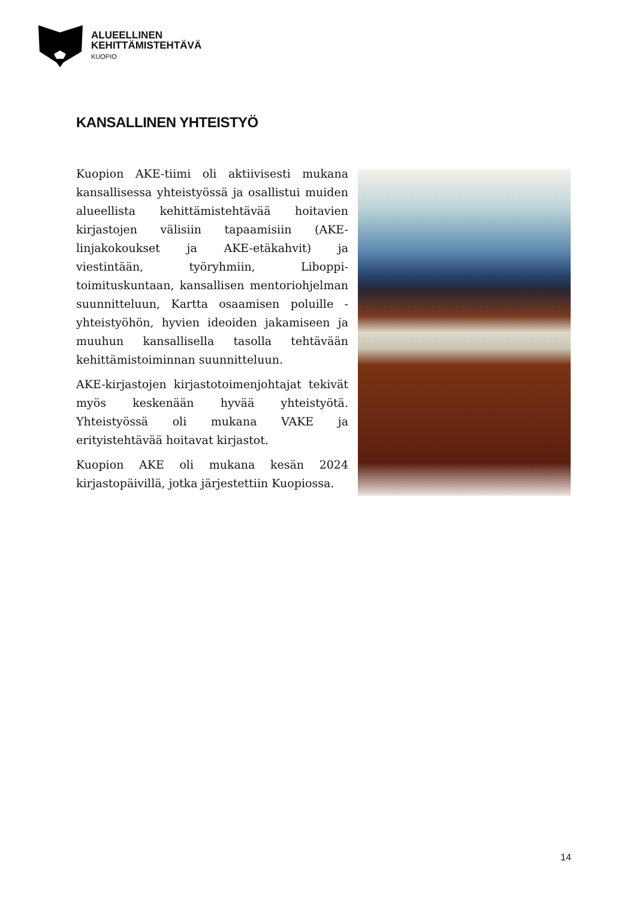ALUEELLINEN
KEHITTÄMISTEHTÄVÄ
KUOPIO
KANSALLINEN YHTEISTYÖ
Kuopion AKE-tiimi oli aktiivisesti mukana kansallisessa yhteistyössä ja osallistui muiden alueellista kehittämistehtävää hoitavien kirjastojen välisiin tapaamisiin (AKE-linjakokoukset ja AKE-etäkahvit) ja viestintään, työryhmiin, Liboppi-toimituskuntaan, kansallisen mentoriohjelman suunnitteluun, Kartta osaamisen poluille -yhteistyöhön, hyvien ideoiden jakamiseen ja muuhun kansallisella tasolla tehtävään kehittämistoiminnan suunnitteluun.
AKE-kirjastojen kirjastotoimenjohtajat tekivät myös keskenään hyvää yhteistyötä. Yhteistyössä oli mukana VAKE ja erityistehtävää hoitavat kirjastot.
Kuopion AKE oli mukana kesän 2024 kirjastopäivillä, jotka järjestettiin Kuopiossa.
14